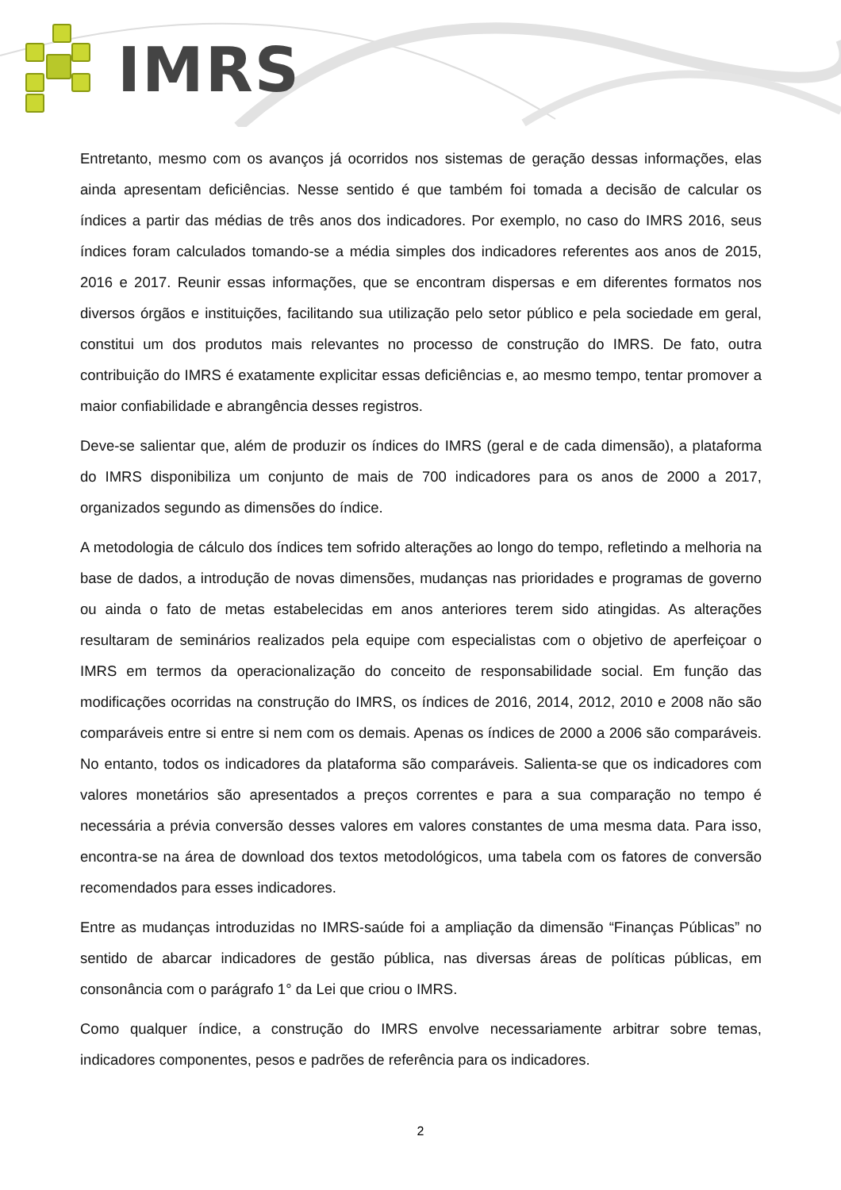IMRS
Entretanto, mesmo com os avanços já ocorridos nos sistemas de geração dessas informações, elas ainda apresentam deficiências. Nesse sentido é que também foi tomada a decisão de calcular os índices a partir das médias de três anos dos indicadores. Por exemplo, no caso do IMRS 2016, seus índices foram calculados tomando-se a média simples dos indicadores referentes aos anos de 2015, 2016 e 2017. Reunir essas informações, que se encontram dispersas e em diferentes formatos nos diversos órgãos e instituições, facilitando sua utilização pelo setor público e pela sociedade em geral, constitui um dos produtos mais relevantes no processo de construção do IMRS. De fato, outra contribuição do IMRS é exatamente explicitar essas deficiências e, ao mesmo tempo, tentar promover a maior confiabilidade e abrangência desses registros.
Deve-se salientar que, além de produzir os índices do IMRS (geral e de cada dimensão), a plataforma do IMRS disponibiliza um conjunto de mais de 700 indicadores para os anos de 2000 a 2017, organizados segundo as dimensões do índice.
A metodologia de cálculo dos índices tem sofrido alterações ao longo do tempo, refletindo a melhoria na base de dados, a introdução de novas dimensões, mudanças nas prioridades e programas de governo ou ainda o fato de metas estabelecidas em anos anteriores terem sido atingidas. As alterações resultaram de seminários realizados pela equipe com especialistas com o objetivo de aperfeiçoar o IMRS em termos da operacionalização do conceito de responsabilidade social. Em função das modificações ocorridas na construção do IMRS, os índices de 2016, 2014, 2012, 2010 e 2008 não são comparáveis entre si entre si nem com os demais. Apenas os índices de 2000 a 2006 são comparáveis. No entanto, todos os indicadores da plataforma são comparáveis. Salienta-se que os indicadores com valores monetários são apresentados a preços correntes e para a sua comparação no tempo é necessária a prévia conversão desses valores em valores constantes de uma mesma data. Para isso, encontra-se na área de download dos textos metodológicos, uma tabela com os fatores de conversão recomendados para esses indicadores.
Entre as mudanças introduzidas no IMRS-saúde foi a ampliação da dimensão “Finanças Públicas” no sentido de abarcar indicadores de gestão pública, nas diversas áreas de políticas públicas, em consonância com o parágrafo 1° da Lei que criou o IMRS.
Como qualquer índice, a construção do IMRS envolve necessariamente arbitrar sobre temas, indicadores componentes, pesos e padrões de referência para os indicadores.
2